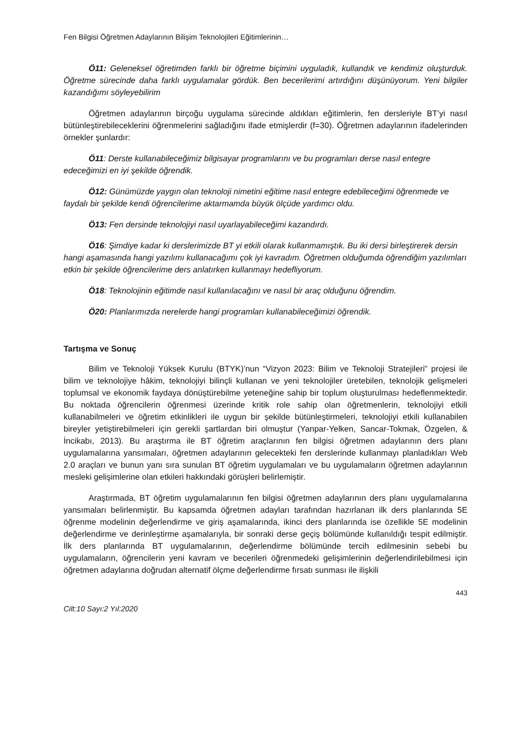Fen Bilgisi Öğretmen Adaylarının Bilişim Teknolojileri Eğitimlerinin…
Ö11: Geleneksel öğretimden farklı bir öğretme biçimini uyguladık, kullandık ve kendimiz oluşturduk. Öğretme sürecinde daha farklı uygulamalar gördük. Ben becerilerimi artırdığını düşünüyorum. Yeni bilgiler kazandığımı söyleyebilirim
Öğretmen adaylarının birçoğu uygulama sürecinde aldıkları eğitimlerin, fen dersleriyle BT’yi nasıl bütünleştirebileceklerini öğrenmelerini sağladığını ifade etmişlerdir (f=30). Öğretmen adaylarının ifadelerinden örnekler şunlardır:
Ö11: Derste kullanabileceğimiz bilgisayar programlarını ve bu programları derse nasıl entegre edeceğimizi en iyi şekilde öğrendik.
Ö12: Günümüzde yaygın olan teknoloji nimetini eğitime nasıl entegre edebileceğimi öğrenmede ve faydalı bir şekilde kendi öğrencilerime aktarmamda büyük ölçüde yardımcı oldu.
Ö13: Fen dersinde teknolojiyi nasıl uyarlayabileceğimi kazandırdı.
Ö16: Şimdiye kadar ki derslerimizde BT yi etkili olarak kullanmamıştık. Bu iki dersi birleştirerek dersin hangi aşamasında hangi yazılımı kullanacağımı çok iyi kavradım. Öğretmen olduğumda öğrendiğim yazılımları etkin bir şekilde öğrencilerime ders anlatırken kullanmayı hedefliyorum.
Ö18: Teknolojinin eğitimde nasıl kullanılacağını ve nasıl bir araç olduğunu öğrendim.
Ö20: Planlarımızda nerelerde hangi programları kullanabileceğimizi öğrendik.
Tartışma ve Sonuç
Bilim ve Teknoloji Yüksek Kurulu (BTYK)’nun “Vizyon 2023: Bilim ve Teknoloji Stratejileri” projesi ile bilim ve teknolojiye hâkim, teknolojiyi bilinçli kullanan ve yeni teknolojiler üretebilen, teknolojik gelişmeleri toplumsal ve ekonomik faydaya dönüştürebilme yeteneğine sahip bir toplum oluşturulması hedeflenmektedir. Bu noktada öğrencilerin öğrenmesi üzerinde kritik role sahip olan öğretmenlerin, teknolojiyi etkili kullanabilmeleri ve öğretim etkinlikleri ile uygun bir şekilde bütünleştirmeleri, teknolojiyi etkili kullanabilen bireyler yetiştirebilmeleri için gerekli şartlardan biri olmuştur (Yanpar-Yelken, Sancar-Tokmak, Özgelen, & İncikabı, 2013). Bu araştırma ile BT öğretim araçlarının fen bilgisi öğretmen adaylarının ders planı uygulamalarına yansımaları, öğretmen adaylarının gelecekteki fen derslerinde kullanmayı planladıkları Web 2.0 araçları ve bunun yanı sıra sunulan BT öğretim uygulamaları ve bu uygulamaların öğretmen adaylarının mesleki gelişimlerine olan etkileri hakkındaki görüşleri belirlemiştir.
Araştırmada, BT öğretim uygulamalarının fen bilgisi öğretmen adaylarının ders planı uygulamalarına yansımaları belirlenmiştir. Bu kapsamda öğretmen adayları tarafından hazırlanan ilk ders planlarında 5E öğrenme modelinin değerlendirme ve giriş aşamalarında, ikinci ders planlarında ise özellikle 5E modelinin değerlendirme ve derinleştirme aşamalarıyla, bir sonraki derse geçiş bölümünde kullanıldığı tespit edilmiştir. İlk ders planlarında BT uygulamalarının, değerlendirme bölümünde tercih edilmesinin sebebi bu uygulamaların, öğrencilerin yeni kavram ve becerileri öğrenmedeki gelişimlerinin değerlendirilebilmesi için öğretmen adaylarına doğrudan alternatif ölçme değerlendirme fırsatı sunması ile ilişkili
443
Cilt:10 Sayı:2 Yıl:2020